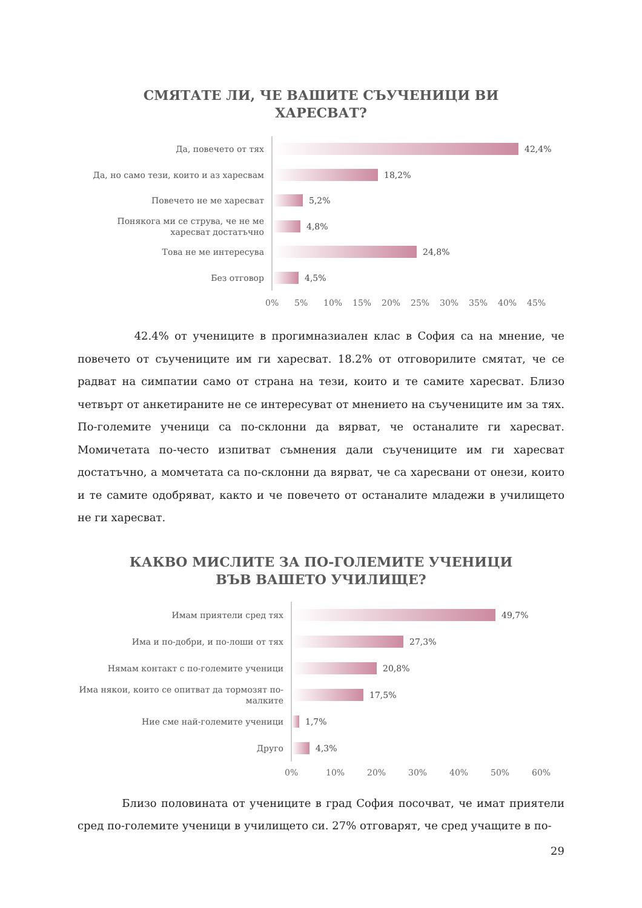СМЯТАТЕ ЛИ, ЧЕ ВАШИТЕ СЪУЧЕНИЦИ ВИ
ХАРЕСВАТ?
Да, повечето от тях
42,4%
Да, но само тези, които и аз харесвам
18,2%
Повечето не ме харесват
5,2%
Понякога ми се струва, че не ме харесват достатъчно
4,8%
Това не ме интересува
24,8%
Без отговор
4,5%
0% 5% 10% 15% 20% 25% 30% 35% 40% 45%
42.4% от учениците в прогимназиален клас в София са на мнение, че повечето от съучениците им ги харесват. 18.2% от отговорилите смятат, че се радват на симпатии само от страна на тези, които и те самите харесват. Близо четвърт от анкетираните не се интересуват от мнението на съучениците им за тях. По-големите ученици са по-склонни да вярват, че останалите ги харесват. Момичетата по-често изпитват съмнения дали съучениците им ги харесват достатъчно, а момчетата са по-склонни да вярват, че са харесвани от онези, които и те самите одобряват, както и че повечето от останалите младежи в училището не ги харесват.
КАКВО МИСЛИТЕ ЗА ПО-ГОЛЕМИТЕ УЧЕНИЦИ
ВЪВ ВАШЕТО УЧИЛИЩЕ?
Имам приятели сред тях
49,7%
Има и по-добри, и по-лоши от тях
27,3%
Нямам контакт с по-големите ученици
20,8%
Има някои, които се опитват да тормозят по-малките
17,5%
Ние сме най-големите ученици
1,7%
Друго
4,3%
0% 10% 20% 30% 40% 50% 60%
Близо половината от учениците в град София посочват, че имат приятели сред по-големите ученици в училището си. 27% отговарят, че сред учащите в по-
29